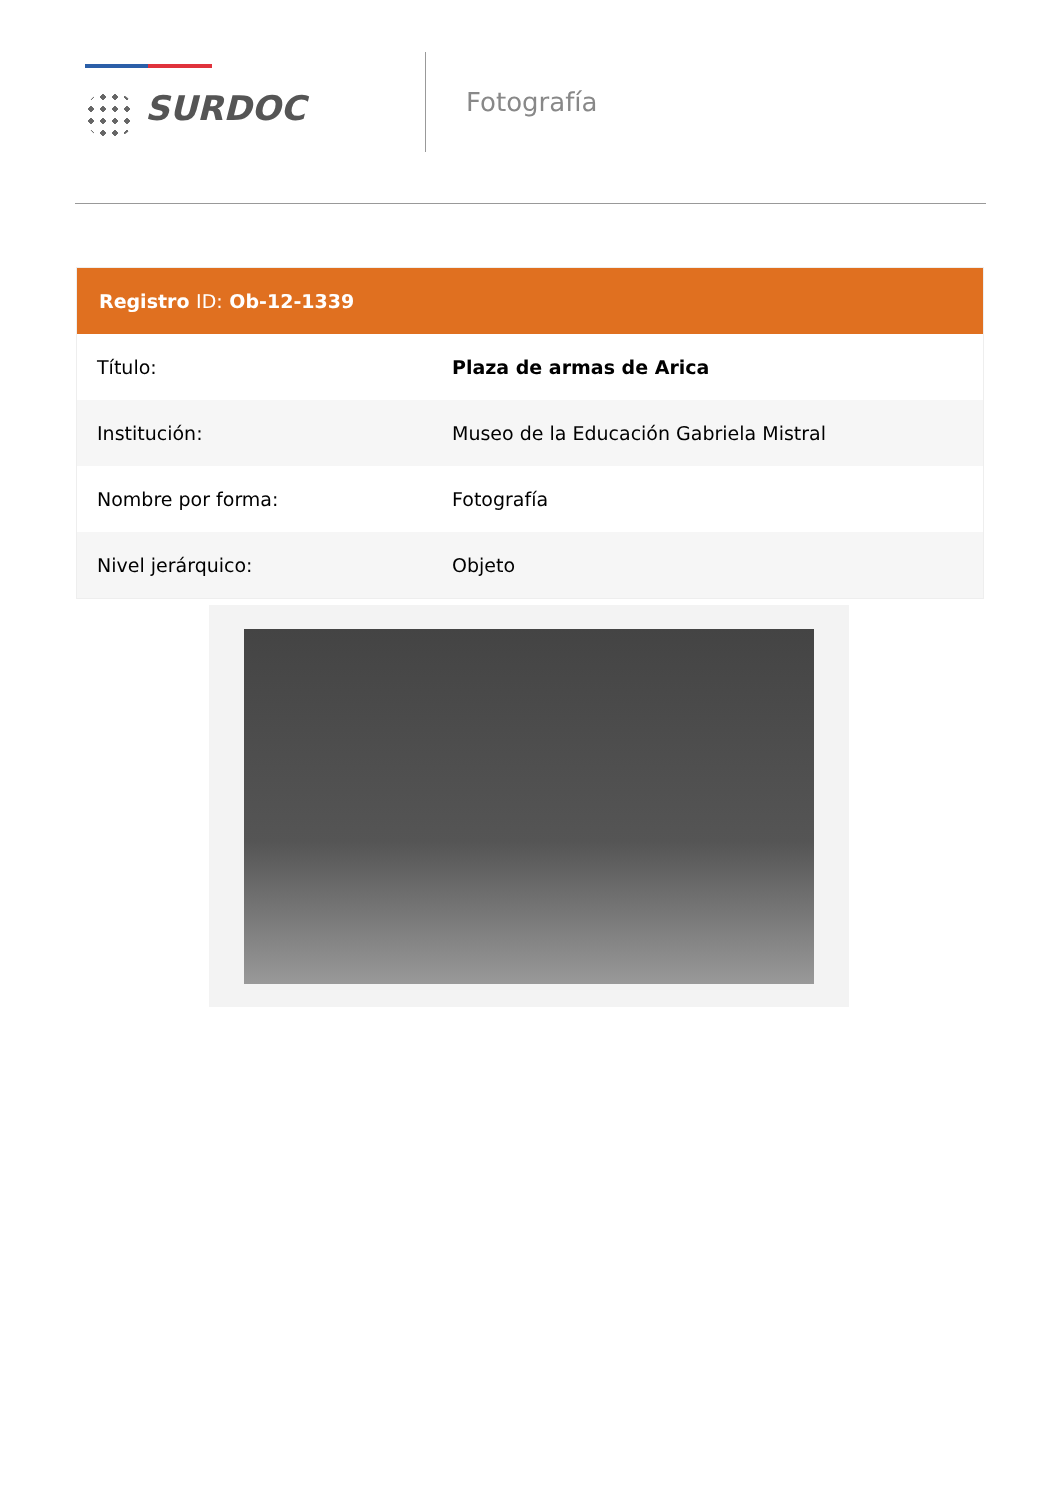SURDOC
Fotografía
| Registro ID: Ob-12-1339 | |
| --- | --- |
| Título: | Plaza de armas de Arica |
| Institución: | Museo de la Educación Gabriela Mistral |
| Nombre por forma: | Fotografía |
| Nivel jerárquico: | Objeto |